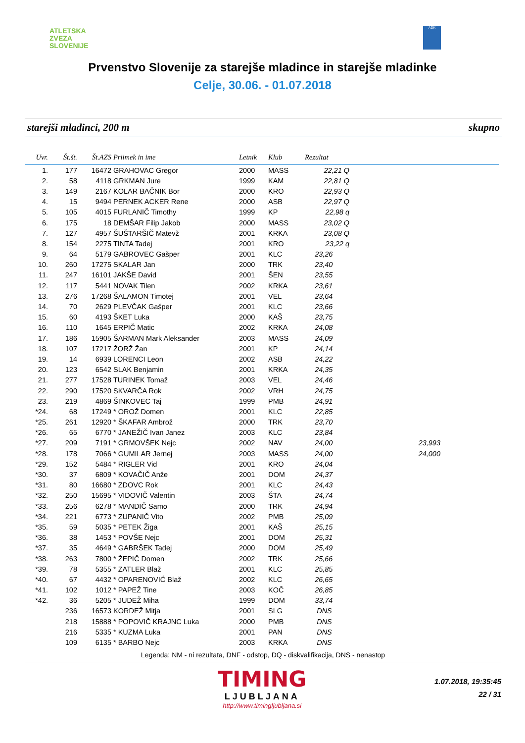ATLETSKA
ZVEZA
SLOVENIJE
ADK
Prvenstvo Slovenije za starejše mladince in starejše mladinke
Celje, 30.06. - 01.07.2018
starejši mladinci, 200 m skupno
| Uvr. | Št.št. | Št.AZS | Priimek in ime | Letnik | Klub | Rezultat | | |
| --- | --- | --- | --- | --- | --- | --- | --- | --- |
| 1. | 177 | 16472 | GRAHOVAC Gregor | 2000 | MASS | 22,21 Q | | |
| 2. | 58 | 4118 | GRKMAN Jure | 1999 | KAM | 22,81 Q | | |
| 3. | 149 | 2167 | KOLAR BAČNIK Bor | 2000 | KRO | 22,93 Q | | |
| 4. | 15 | 9494 | PERNEK ACKER Rene | 2000 | ASB | 22,97 Q | | |
| 5. | 105 | 4015 | FURLANIČ Timothy | 1999 | KP | 22,98 q | | |
| 6. | 175 | 18 | DEMŠAR Filip Jakob | 2000 | MASS | 23,02 Q | | |
| 7. | 127 | 4957 | ŠUŠTARŠIČ Matevž | 2001 | KRKA | 23,08 Q | | |
| 8. | 154 | 2275 | TINTA Tadej | 2001 | KRO | 23,22 q | | |
| 9. | 64 | 5179 | GABROVEC Gašper | 2001 | KLC | 23,26 | | |
| 10. | 260 | 17275 | SKALAR Jan | 2000 | TRK | 23,40 | | |
| 11. | 247 | 16101 | JAKŠE David | 2001 | ŠEN | 23,55 | | |
| 12. | 117 | 5441 | NOVAK Tilen | 2002 | KRKA | 23,61 | | |
| 13. | 276 | 17268 | ŠALAMON Timotej | 2001 | VEL | 23,64 | | |
| 14. | 70 | 2629 | PLEVČAK Gašper | 2001 | KLC | 23,66 | | |
| 15. | 60 | 4193 | ŠKET Luka | 2000 | KAŠ | 23,75 | | |
| 16. | 110 | 1645 | ERPIČ Matic | 2002 | KRKA | 24,08 | | |
| 17. | 186 | 15905 | ŠARMAN Mark Aleksander | 2003 | MASS | 24,09 | | |
| 18. | 107 | 17217 | ŽORŽ Žan | 2001 | KP | 24,14 | | |
| 19. | 14 | 6939 | LORENCI Leon | 2002 | ASB | 24,22 | | |
| 20. | 123 | 6542 | SLAK Benjamin | 2001 | KRKA | 24,35 | | |
| 21. | 277 | 17528 | TURINEK Tomaž | 2003 | VEL | 24,46 | | |
| 22. | 290 | 17520 | SKVARČA Rok | 2002 | VRH | 24,75 | | |
| 23. | 219 | 4869 | ŠINKOVEC Taj | 1999 | PMB | 24,91 | | |
| *24. | 68 | 17249 | * OROŽ Domen | 2001 | KLC | 22,85 | | |
| *25. | 261 | 12920 | * ŠKAFAR Ambrož | 2000 | TRK | 23,70 | | |
| *26. | 65 | 6770 | * JANEŽIČ Ivan Janez | 2003 | KLC | 23,84 | | |
| *27. | 209 | 7191 | * GRMOVŠEK Nejc | 2002 | NAV | 24,00 | 23,993 | |
| *28. | 178 | 7066 | * GUMILAR Jernej | 2003 | MASS | 24,00 | 24,000 | |
| *29. | 152 | 5484 | * RIGLER Vid | 2001 | KRO | 24,04 | | |
| *30. | 37 | 6809 | * KOVAČIČ Anže | 2001 | DOM | 24,37 | | |
| *31. | 80 | 16680 | * ZDOVC Rok | 2001 | KLC | 24,43 | | |
| *32. | 250 | 15695 | * VIDOVIČ Valentin | 2003 | ŠTA | 24,74 | | |
| *33. | 256 | 6278 | * MANDIČ Samo | 2000 | TRK | 24,94 | | |
| *34. | 221 | 6773 | * ZUPANIČ Vito | 2002 | PMB | 25,09 | | |
| *35. | 59 | 5035 | * PETEK Žiga | 2001 | KAŠ | 25,15 | | |
| *36. | 38 | 1453 | * POVŠE Nejc | 2001 | DOM | 25,31 | | |
| *37. | 35 | 4649 | * GABRŠEK Tadej | 2000 | DOM | 25,49 | | |
| *38. | 263 | 7800 | * ŽEPIČ Domen | 2002 | TRK | 25,66 | | |
| *39. | 78 | 5355 | * ZATLER Blaž | 2001 | KLC | 25,85 | | |
| *40. | 67 | 4432 | * OPARENOVIĆ Blaž | 2002 | KLC | 26,65 | | |
| *41. | 102 | 1012 | * PAPEŽ Tine | 2003 | KOČ | 26,85 | | |
| *42. | 36 | 5205 | * JUDEŽ Miha | 1999 | DOM | 33,74 | | |
| | 236 | 16573 | KORDEŽ Mitja | 2001 | SLG | DNS | | |
| | 218 | 15888 | * POPOVIČ KRAJNC Luka | 2000 | PMB | DNS | | |
| | 216 | 5335 | * KUZMA Luka | 2001 | PAN | DNS | | |
| | 109 | 6135 | * BARBO Nejc | 2003 | KRKA | DNS | | |
Legenda: NM - ni rezultata, DNF - odstop, DQ - diskvalifikacija, DNS - nenastop
TIMING
LJUBLJANA
http://www.timingljubljana.si
1.07.2018, 19:35:45
22 / 31